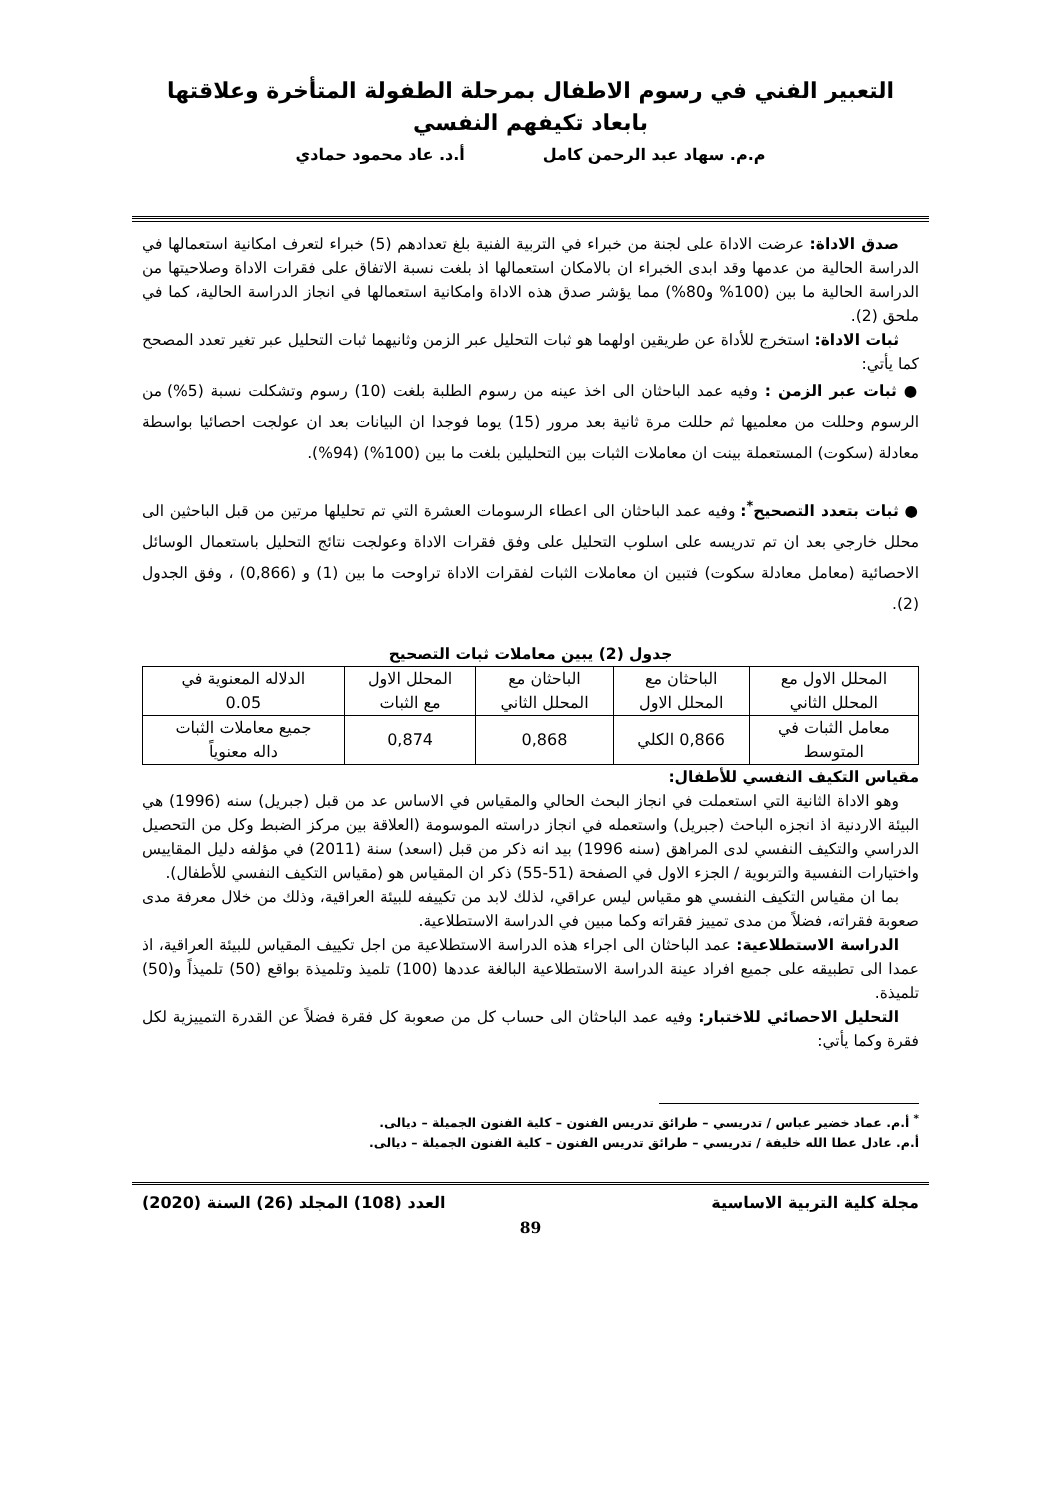التعبير الفني في رسوم الاطفال بمرحلة الطفولة المتأخرة وعلاقتها بابعاد تكيفهم النفسي
م.م. سهاد عبد الرحمن كامل أ.د. عاد محمود حمادي
صدق الاداة: عرضت الاداة على لجنة من خبراء في التربية الفنية بلغ تعدادهم (5) خبراء لتعرف امكانية استعمالها في الدراسة الحالية من عدمها وقد ابدى الخبراء ان بالامكان استعمالها اذ بلغت نسبة الاتفاق على فقرات الاداة وصلاحيتها من الدراسة الحالية ما بين (100% و80%) مما يؤشر صدق هذه الاداة وامكانية استعمالها في انجاز الدراسة الحالية، كما في ملحق (2).
ثبات الاداة: استخرج للأداة عن طريقين اولهما هو ثبات التحليل عبر الزمن وثانيهما ثبات التحليل عبر تغير تعدد المصحح كما يأتي:
● ثبات عبر الزمن : وفيه عمد الباحثان الى اخذ عينه من رسوم الطلبة بلغت (10) رسوم وتشكلت نسبة (5%) من الرسوم وحللت من معلميها ثم حللت مرة ثانية بعد مرور (15) يوما فوجدا ان البيانات بعد ان عولجت احصائيا بواسطة معادلة (سكوت) المستعملة بينت ان معاملات الثبات بين التحليلين بلغت ما بين (100%) (94%).
● ثبات بتعدد التصحيح<sup>*</sup>: وفيه عمد الباحثان الى اعطاء الرسومات العشرة التي تم تحليلها مرتين من قبل الباحثين الى محلل خارجي بعد ان تم تدريسه على اسلوب التحليل على وفق فقرات الاداة وعولجت نتائج التحليل باستعمال الوسائل الاحصائية (معامل معادلة سكوت) فتبين ان معاملات الثبات لفقرات الاداة تراوحت ما بين (1) و (0,866) ، وفق الجدول (2).
جدول (2) يبين معاملات ثبات التصحيح
| المحلل الاول مع المحلل الثاني | الباحثان مع المحلل الاول | الباحثان مع المحلل الثاني | المحلل الاول مع الثبات | الدلاله المعنوية في 0.05 |
| معامل الثبات في المتوسط | 0,866 الكلي | 0,868 | 0,874 | جميع معاملات الثبات داله معنوياً |
مقياس التكيف النفسي للأطفال:
وهو الاداة الثانية التي استعملت في انجاز البحث الحالي والمقياس في الاساس عد من قبل (جبريل) سنه (1996) هي البيئة الاردنية اذ انجزه الباحث (جبريل) واستعمله في انجاز دراسته الموسومة (العلاقة بين مركز الضبط وكل من التحصيل الدراسي والتكيف النفسي لدى المراهق (سنه 1996) بيد انه ذكر من قبل (اسعد) سنة (2011) في مؤلفه دليل المقاييس واختيارات النفسية والتربوية / الجزء الاول في الصفحة (51-55) ذكر ان المقياس هو (مقياس التكيف النفسي للأطفال).
بما ان مقياس التكيف النفسي هو مقياس ليس عراقي، لذلك لابد من تكييفه للبيئة العراقية، وذلك من خلال معرفة مدى صعوبة فقراته، فضلاً من مدى تمييز فقراته وكما مبين في الدراسة الاستطلاعية.
الدراسة الاستطلاعية: عمد الباحثان الى اجراء هذه الدراسة الاستطلاعية من اجل تكييف المقياس للبيئة العراقية، اذ عمدا الى تطبيقه على جميع افراد عينة الدراسة الاستطلاعية البالغة عددها (100) تلميذ وتلميذة بواقع (50) تلميذاً و(50) تلميذة.
التحليل الاحصائي للاختبار: وفيه عمد الباحثان الى حساب كل من صعوبة كل فقرة فضلاً عن القدرة التمييزية لكل فقرة وكما يأتي:
<sup>*</sup> أ.م. عماد خضير عباس / تدريسي – طرائق تدريس الفنون – كلية الفنون الجميلة – ديالى.
أ.م. عادل عطا الله خليفة / تدريسي – طرائق تدريس الفنون – كلية الفنون الجميلة – ديالى.
مجلة كلية التربية الاساسية العدد (108) المجلد (26) السنة (2020)
89